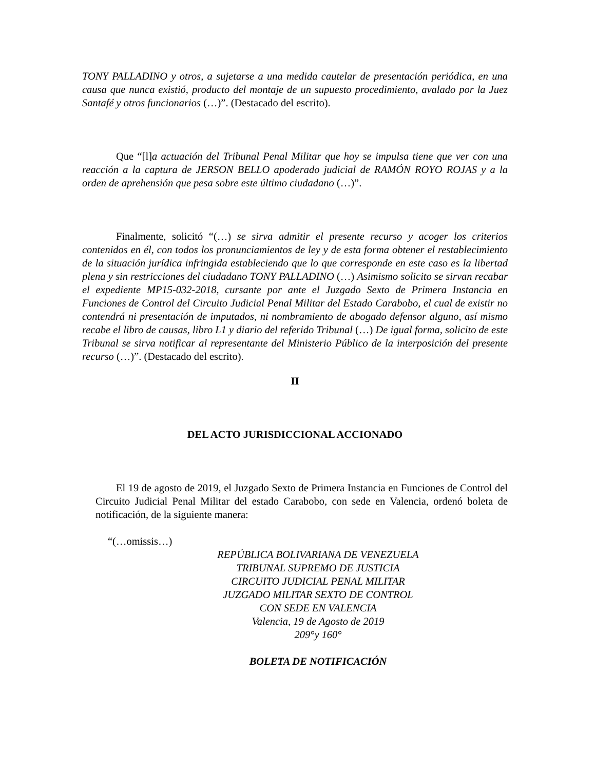TONY PALLADINO y otros, a sujetarse a una medida cautelar de presentación periódica, en una causa que nunca existió, producto del montaje de un supuesto procedimiento, avalado por la Juez Santafé y otros funcionarios (…)”. (Destacado del escrito).
Que “[l]a actuación del Tribunal Penal Militar que hoy se impulsa tiene que ver con una reacción a la captura de JERSON BELLO apoderado judicial de RAMÓN ROYO ROJAS y a la orden de aprehensión que pesa sobre este último ciudadano (…)”.
Finalmente, solicitó “(…) se sirva admitir el presente recurso y acoger los criterios contenidos en él, con todos los pronunciamientos de ley y de esta forma obtener el restablecimiento de la situación jurídica infringida estableciendo que lo que corresponde en este caso es la libertad plena y sin restricciones del ciudadano TONY PALLADINO (…) Asimismo solicito se sirvan recabar el expediente MP15-032-2018, cursante por ante el Juzgado Sexto de Primera Instancia en Funciones de Control del Circuito Judicial Penal Militar del Estado Carabobo, el cual de existir no contendrá ni presentación de imputados, ni nombramiento de abogado defensor alguno, así mismo recabe el libro de causas, libro L1 y diario del referido Tribunal (…) De igual forma, solicito de este Tribunal se sirva notificar al representante del Ministerio Público de la interposición del presente recurso (…)”. (Destacado del escrito).
II
DEL ACTO JURISDICCIONAL ACCIONADO
El 19 de agosto de 2019, el Juzgado Sexto de Primera Instancia en Funciones de Control del Circuito Judicial Penal Militar del estado Carabobo, con sede en Valencia, ordenó boleta de notificación, de la siguiente manera:
“(…omissis…)
REPÚBLICA BOLIVARIANA DE VENEZUELA
TRIBUNAL SUPREMO DE JUSTICIA
CIRCUITO JUDICIAL PENAL MILITAR
JUZGADO MILITAR SEXTO DE CONTROL
CON SEDE EN VALENCIA
Valencia, 19 de Agosto de 2019
209°y 160°
BOLETA DE NOTIFICACIÓN